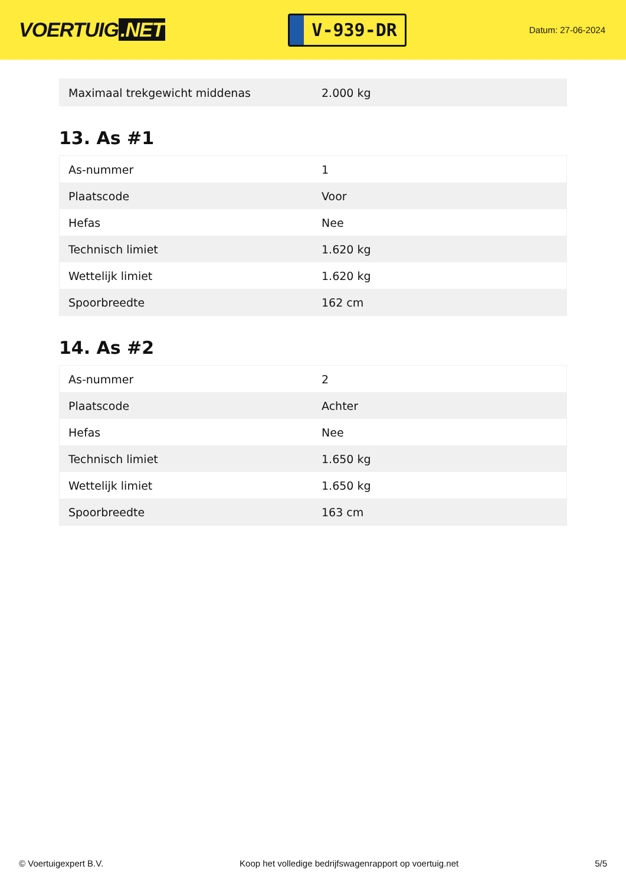VOERTUIG.NET
V-939-DR
Datum: 27-06-2024
| Maximaal trekgewicht middenas | 2.000 kg |
13. As #1
| As-nummer | 1 |
| Plaatscode | Voor |
| Hefas | Nee |
| Technisch limiet | 1.620 kg |
| Wettelijk limiet | 1.620 kg |
| Spoorbreedte | 162 cm |
14. As #2
| As-nummer | 2 |
| Plaatscode | Achter |
| Hefas | Nee |
| Technisch limiet | 1.650 kg |
| Wettelijk limiet | 1.650 kg |
| Spoorbreedte | 163 cm |
© Voertuigexpert B.V. Koop het volledige bedrijfswagenrapport op voertuig.net 5/5